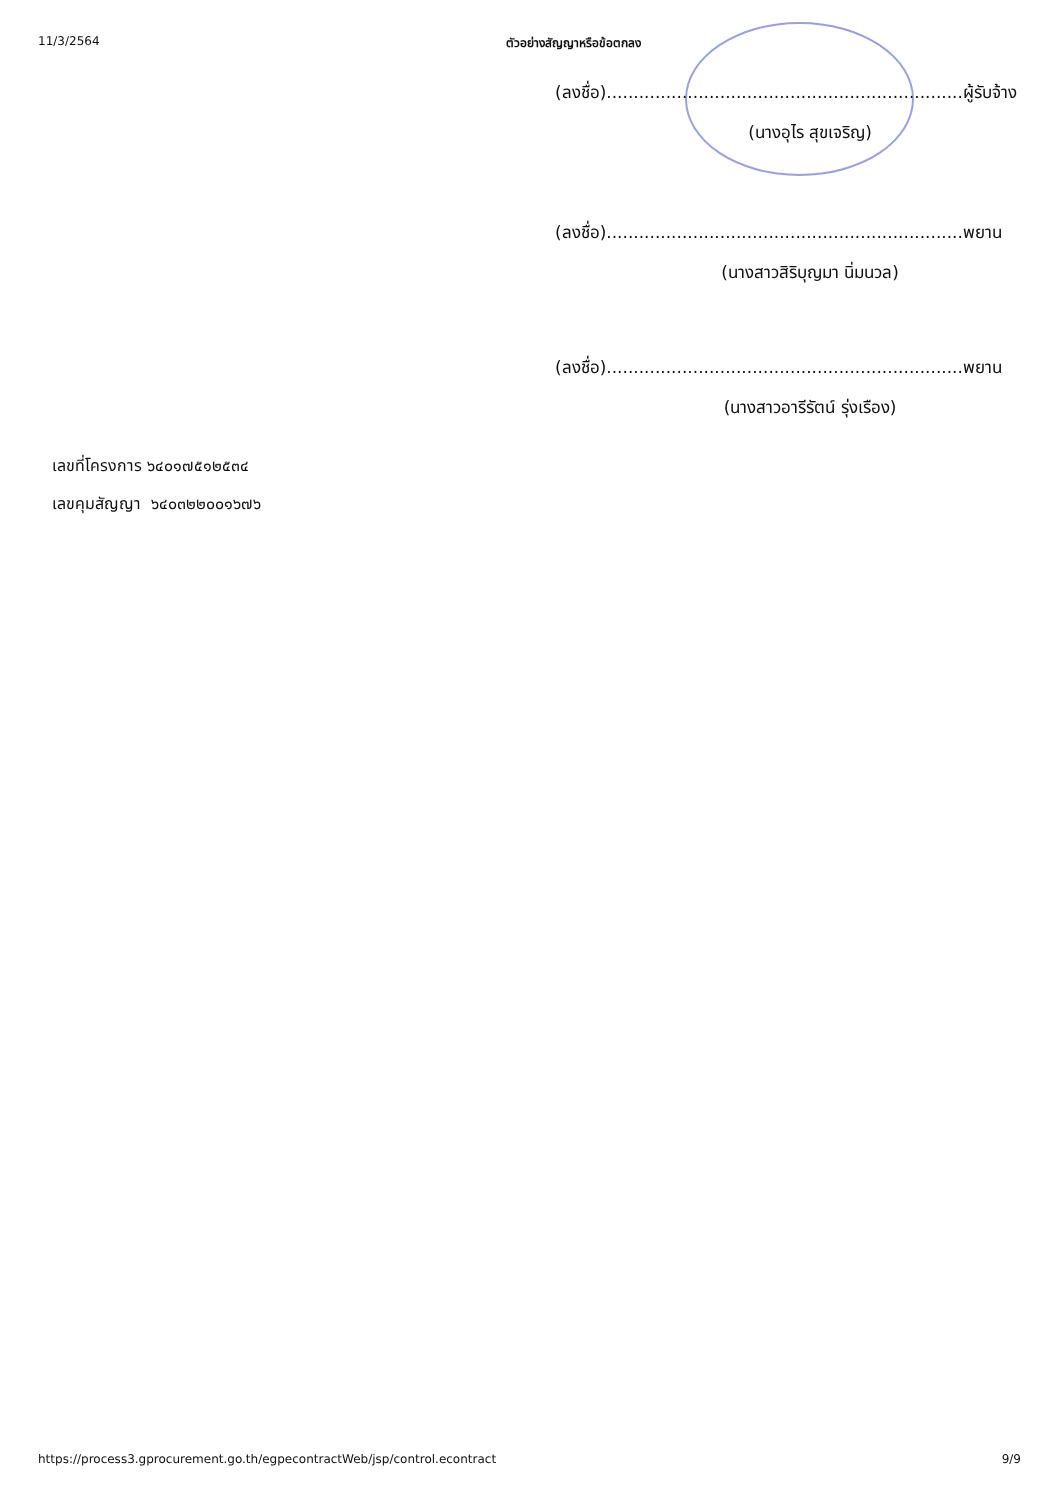11/3/2564 ตัวอย่างสัญญาหรือข้อตกลง
(ลงชื่อ)..................................................................ผู้รับจ้าง
(นางอุไร สุขเจริญ)
(ลงชื่อ)..................................................................พยาน
(นางสาวสิริบุญมา นิ่มนวล)
(ลงชื่อ)..................................................................พยาน
(นางสาวอารีรัตน์ รุ่งเรือง)
เลขที่โครงการ ๖๔๐๑๗๕๑๒๕๓๔
เลขคุมสัญญา ๖๔๐๓๒๒๐๐๑๖๗๖
https://process3.gprocurement.go.th/egpecontractWeb/jsp/control.econtract 9/9